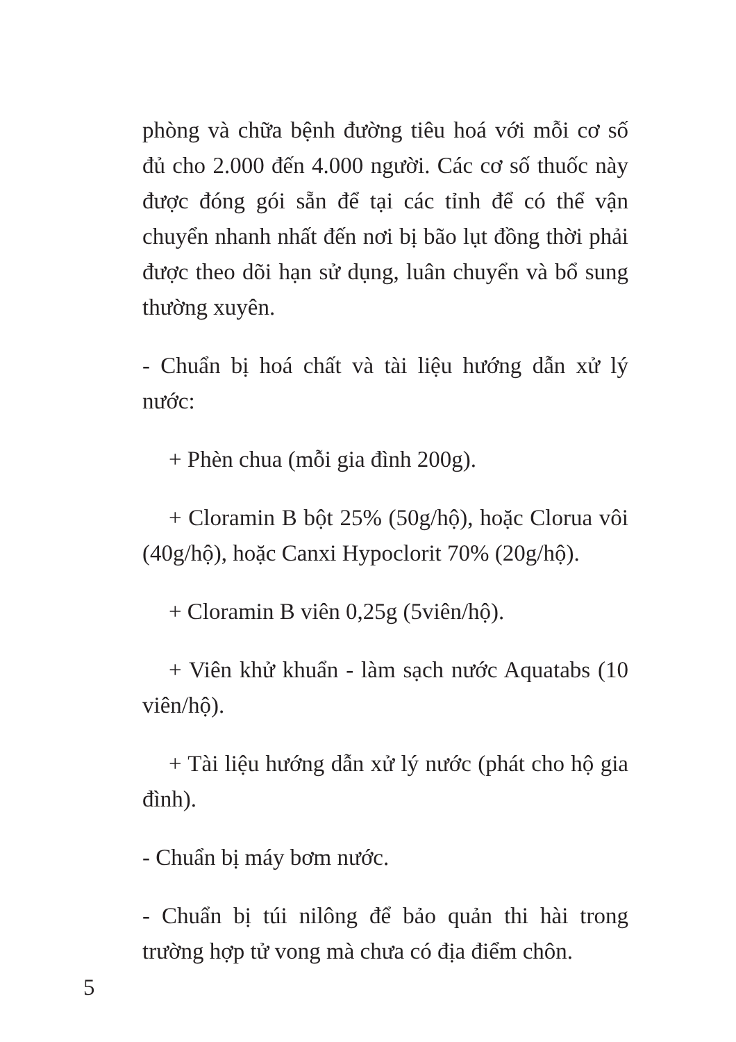phòng và chữa bệnh đường tiêu hoá với mỗi cơ số đủ cho 2.000 đến 4.000 người. Các cơ số thuốc này được đóng gói sẵn để tại các tỉnh để có thể vận chuyển nhanh nhất đến nơi bị bão lụt đồng thời phải được theo dõi hạn sử dụng, luân chuyển và bổ sung thường xuyên.
- Chuẩn bị hoá chất và tài liệu hướng dẫn xử lý nước:
+ Phèn chua (mỗi gia đình 200g).
+ Cloramin B bột 25% (50g/hộ), hoặc Clorua vôi (40g/hộ), hoặc Canxi Hypoclorit 70% (20g/hộ).
+ Cloramin B viên 0,25g (5viên/hộ).
+ Viên khử khuẩn - làm sạch nước Aquatabs (10 viên/hộ).
+ Tài liệu hướng dẫn xử lý nước (phát cho hộ gia đình).
- Chuẩn bị máy bơm nước.
- Chuẩn bị túi nilông để bảo quản thi hài trong trường hợp tử vong mà chưa có địa điểm chôn.
5